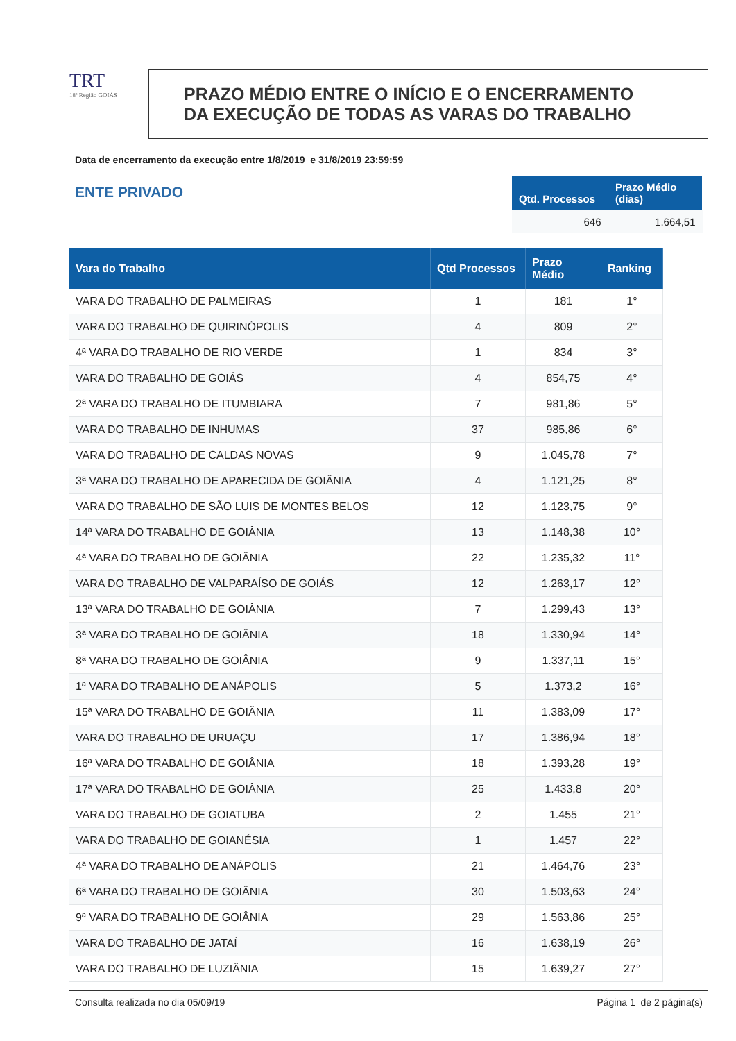TRT
18ª Região GOIÁS
PRAZO MÉDIO ENTRE O INÍCIO E O ENCERRAMENTO
DA EXECUÇÃO DE TODAS AS VARAS DO TRABALHO
Data de encerramento da execução entre 1/8/2019 e 31/8/2019 23:59:59
ENTE PRIVADO
| Qtd. Processos | Prazo Médio (dias) |
| --- | --- |
| 646 | 1.664,51 |
| Vara do Trabalho | Qtd Processos | Prazo Médio | Ranking |
| --- | --- | --- | --- |
| VARA DO TRABALHO DE PALMEIRAS | 1 | 181 | 1° |
| VARA DO TRABALHO DE QUIRINÓPOLIS | 4 | 809 | 2° |
| 4ª VARA DO TRABALHO DE RIO VERDE | 1 | 834 | 3° |
| VARA DO TRABALHO DE GOIÁS | 4 | 854,75 | 4° |
| 2ª VARA DO TRABALHO DE ITUMBIARA | 7 | 981,86 | 5° |
| VARA DO TRABALHO DE INHUMAS | 37 | 985,86 | 6° |
| VARA DO TRABALHO DE CALDAS NOVAS | 9 | 1.045,78 | 7° |
| 3ª VARA DO TRABALHO DE APARECIDA DE GOIÂNIA | 4 | 1.121,25 | 8° |
| VARA DO TRABALHO DE SÃO LUIS DE MONTES BELOS | 12 | 1.123,75 | 9° |
| 14ª VARA DO TRABALHO DE GOIÂNIA | 13 | 1.148,38 | 10° |
| 4ª VARA DO TRABALHO DE GOIÂNIA | 22 | 1.235,32 | 11° |
| VARA DO TRABALHO DE VALPARAÍSO DE GOIÁS | 12 | 1.263,17 | 12° |
| 13ª VARA DO TRABALHO DE GOIÂNIA | 7 | 1.299,43 | 13° |
| 3ª VARA DO TRABALHO DE GOIÂNIA | 18 | 1.330,94 | 14° |
| 8ª VARA DO TRABALHO DE GOIÂNIA | 9 | 1.337,11 | 15° |
| 1ª VARA DO TRABALHO DE ANÁPOLIS | 5 | 1.373,2 | 16° |
| 15ª VARA DO TRABALHO DE GOIÂNIA | 11 | 1.383,09 | 17° |
| VARA DO TRABALHO DE URUAÇU | 17 | 1.386,94 | 18° |
| 16ª VARA DO TRABALHO DE GOIÂNIA | 18 | 1.393,28 | 19° |
| 17ª VARA DO TRABALHO DE GOIÂNIA | 25 | 1.433,8 | 20° |
| VARA DO TRABALHO DE GOIATUBA | 2 | 1.455 | 21° |
| VARA DO TRABALHO DE GOIANÉSIA | 1 | 1.457 | 22° |
| 4ª VARA DO TRABALHO DE ANÁPOLIS | 21 | 1.464,76 | 23° |
| 6ª VARA DO TRABALHO DE GOIÂNIA | 30 | 1.503,63 | 24° |
| 9ª VARA DO TRABALHO DE GOIÂNIA | 29 | 1.563,86 | 25° |
| VARA DO TRABALHO DE JATAÍ | 16 | 1.638,19 | 26° |
| VARA DO TRABALHO DE LUZIÂNIA | 15 | 1.639,27 | 27° |
Consulta realizada no dia 05/09/19 Página 1 de 2 página(s)